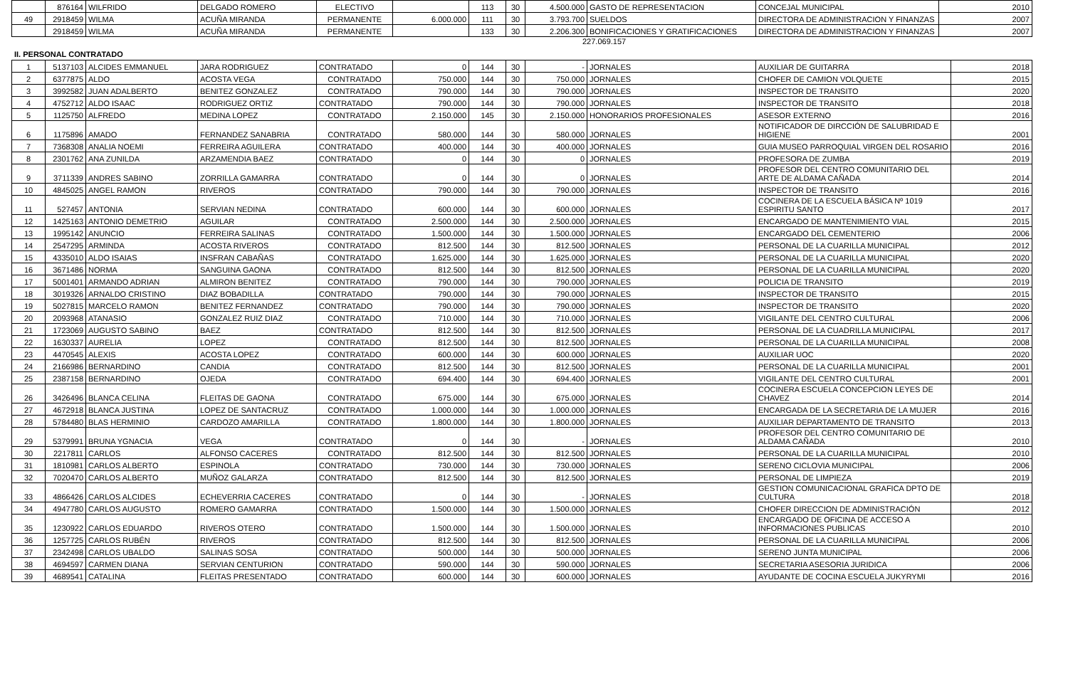| | 876164 | WILFRIDO | DELGADO ROMERO | ELECTIVO | | 113 | 30 | 4.500.000 | GASTO DE REPRESENTACION | CONCEJAL MUNICIPAL | 2010 |
| 49 | 2918459 | WILMA | ACUÑA MIRANDA | PERMANENTE | 6.000.000 | 111 | 30 | 3.793.700 | SUELDOS | DIRECTORA DE ADMINISTRACION Y FINANZAS | 2007 |
| | 2918459 | WILMA | ACUÑA MIRANDA | PERMANENTE | | 133 | 30 | 2.206.300 | BONIFICACIONES Y GRATIFICACIONES | DIRECTORA DE ADMINISTRACION Y FINANZAS | 2007 |
227.069.157
II. PERSONAL CONTRATADO
| 1 | 5137103 | ALCIDES EMMANUEL | JARA RODRIGUEZ | CONTRATADO | 0 | 144 | 30 | - | JORNALES | AUXILIAR DE GUITARRA | 2018 |
| 2 | 6377875 | ALDO | ACOSTA VEGA | CONTRATADO | 750.000 | 144 | 30 | 750.000 | JORNALES | CHOFER DE CAMION VOLQUETE | 2015 |
| 3 | 3992582 | JUAN ADALBERTO | BENITEZ GONZALEZ | CONTRATADO | 790.000 | 144 | 30 | 790.000 | JORNALES | INSPECTOR DE TRANSITO | 2020 |
| 4 | 4752712 | ALDO ISAAC | RODRIGUEZ ORTIZ | CONTRATADO | 790.000 | 144 | 30 | 790.000 | JORNALES | INSPECTOR DE TRANSITO | 2018 |
| 5 | 1125750 | ALFREDO | MEDINA LOPEZ | CONTRATADO | 2.150.000 | 145 | 30 | 2.150.000 | HONORARIOS PROFESIONALES | ASESOR EXTERNO | 2016 |
| 6 | 1175896 | AMADO | FERNANDEZ SANABRIA | CONTRATADO | 580.000 | 144 | 30 | 580.000 | JORNALES | NOTIFICADOR DE DIRCCIÓN DE SALUBRIDAD E HIGIENE | 2001 |
| 7 | 7368308 | ANALIA NOEMI | FERREIRA AGUILERA | CONTRATADO | 400.000 | 144 | 30 | 400.000 | JORNALES | GUIA MUSEO PARROQUIAL VIRGEN DEL ROSARIO | 2016 |
| 8 | 2301762 | ANA ZUNILDA | ARZAMENDIA BAEZ | CONTRATADO | 0 | 144 | 30 | 0 | JORNALES | PROFESORA DE ZUMBA | 2019 |
| 9 | 3711339 | ANDRES SABINO | ZORRILLA GAMARRA | CONTRATADO | 0 | 144 | 30 | 0 | JORNALES | PROFESOR DEL CENTRO COMUNITARIO DEL ARTE DE ALDAMA CAÑADA | 2014 |
| 10 | 4845025 | ANGEL RAMON | RIVEROS | CONTRATADO | 790.000 | 144 | 30 | 790.000 | JORNALES | INSPECTOR DE TRANSITO | 2016 |
| 11 | 527457 | ANTONIA | SERVIAN NEDINA | CONTRATADO | 600.000 | 144 | 30 | 600.000 | JORNALES | COCINERA DE LA ESCUELA BÁSICA Nº 1019 ESPIRITU SANTO | 2017 |
| 12 | 1425163 | ANTONIO DEMETRIO | AGUILAR | CONTRATADO | 2.500.000 | 144 | 30 | 2.500.000 | JORNALES | ENCARGADO DE MANTENIMIENTO VIAL | 2015 |
| 13 | 1995142 | ANUNCIO | FERREIRA SALINAS | CONTRATADO | 1.500.000 | 144 | 30 | 1.500.000 | JORNALES | ENCARGADO DEL CEMENTERIO | 2006 |
| 14 | 2547295 | ARMINDA | ACOSTA RIVEROS | CONTRATADO | 812.500 | 144 | 30 | 812.500 | JORNALES | PERSONAL DE LA CUARILLA MUNICIPAL | 2012 |
| 15 | 4335010 | ALDO ISAIAS | INSFRAN CABAÑAS | CONTRATADO | 1.625.000 | 144 | 30 | 1.625.000 | JORNALES | PERSONAL DE LA CUARILLA MUNICIPAL | 2020 |
| 16 | 3671486 | NORMA | SANGUINA GAONA | CONTRATADO | 812.500 | 144 | 30 | 812.500 | JORNALES | PERSONAL DE LA CUARILLA MUNICIPAL | 2020 |
| 17 | 5001401 | ARMANDO ADRIAN | ALMIRON BENITEZ | CONTRATADO | 790.000 | 144 | 30 | 790.000 | JORNALES | POLICIA DE TRANSITO | 2019 |
| 18 | 3019326 | ARNALDO CRISTINO | DIAZ BOBADILLA | CONTRATADO | 790.000 | 144 | 30 | 790.000 | JORNALES | INSPECTOR DE TRANSITO | 2015 |
| 19 | 5027815 | MARCELO RAMON | BENITEZ FERNANDEZ | CONTRATADO | 790.000 | 144 | 30 | 790.000 | JORNALES | INSPECTOR DE TRANSITO | 2020 |
| 20 | 2093968 | ATANASIO | GONZALEZ RUIZ DIAZ | CONTRATADO | 710.000 | 144 | 30 | 710.000 | JORNALES | VIGILANTE DEL CENTRO CULTURAL | 2006 |
| 21 | 1723069 | AUGUSTO SABINO | BAEZ | CONTRATADO | 812.500 | 144 | 30 | 812.500 | JORNALES | PERSONAL DE LA CUADRILLA MUNICIPAL | 2017 |
| 22 | 1630337 | AURELIA | LOPEZ | CONTRATADO | 812.500 | 144 | 30 | 812.500 | JORNALES | PERSONAL DE LA CUARILLA MUNICIPAL | 2008 |
| 23 | 4470545 | ALEXIS | ACOSTA LOPEZ | CONTRATADO | 600.000 | 144 | 30 | 600.000 | JORNALES | AUXILIAR UOC | 2020 |
| 24 | 2166986 | BERNARDINO | CANDIA | CONTRATADO | 812.500 | 144 | 30 | 812.500 | JORNALES | PERSONAL DE LA CUARILLA MUNICIPAL | 2001 |
| 25 | 2387158 | BERNARDINO | OJEDA | CONTRATADO | 694.400 | 144 | 30 | 694.400 | JORNALES | VIGILANTE DEL CENTRO CULTURAL | 2001 |
| 26 | 3426496 | BLANCA CELINA | FLEITAS DE GAONA | CONTRATADO | 675.000 | 144 | 30 | 675.000 | JORNALES | COCINERA ESCUELA CONCEPCION LEYES DE CHAVEZ | 2014 |
| 27 | 4672918 | BLANCA JUSTINA | LOPEZ DE SANTACRUZ | CONTRATADO | 1.000.000 | 144 | 30 | 1.000.000 | JORNALES | ENCARGADA DE LA SECRETARIA DE LA MUJER | 2016 |
| 28 | 5784480 | BLAS HERMINIO | CARDOZO AMARILLA | CONTRATADO | 1.800.000 | 144 | 30 | 1.800.000 | JORNALES | AUXILIAR DEPARTAMENTO DE TRANSITO | 2013 |
| 29 | 5379991 | BRUNA YGNACIA | VEGA | CONTRATADO | 0 | 144 | 30 | - | JORNALES | PROFESOR DEL CENTRO COMUNITARIO DE ALDAMA CAÑADA | 2010 |
| 30 | 2217811 | CARLOS | ALFONSO CACERES | CONTRATADO | 812.500 | 144 | 30 | 812.500 | JORNALES | PERSONAL DE LA CUARILLA MUNICIPAL | 2010 |
| 31 | 1810981 | CARLOS ALBERTO | ESPINOLA | CONTRATADO | 730.000 | 144 | 30 | 730.000 | JORNALES | SERENO CICLOVIA MUNICIPAL | 2006 |
| 32 | 7020470 | CARLOS ALBERTO | MUÑOZ GALARZA | CONTRATADO | 812.500 | 144 | 30 | 812.500 | JORNALES | PERSONAL DE LIMPIEZA | 2019 |
| 33 | 4866426 | CARLOS ALCIDES | ECHEVERRIA CACERES | CONTRATADO | 0 | 144 | 30 | - | JORNALES | GESTION COMUNICACIONAL GRAFICA DPTO DE CULTURA | 2018 |
| 34 | 4947780 | CARLOS AUGUSTO | ROMERO GAMARRA | CONTRATADO | 1.500.000 | 144 | 30 | 1.500.000 | JORNALES | CHOFER DIRECCION DE ADMINISTRACIÓN | 2012 |
| 35 | 1230922 | CARLOS EDUARDO | RIVEROS OTERO | CONTRATADO | 1.500.000 | 144 | 30 | 1.500.000 | JORNALES | ENCARGADO DE OFICINA DE ACCESO A INFORMACIONES PUBLICAS | 2010 |
| 36 | 1257725 | CARLOS RUBÉN | RIVEROS | CONTRATADO | 812.500 | 144 | 30 | 812.500 | JORNALES | PERSONAL DE LA CUARILLA MUNICIPAL | 2006 |
| 37 | 2342498 | CARLOS UBALDO | SALINAS SOSA | CONTRATADO | 500.000 | 144 | 30 | 500.000 | JORNALES | SERENO JUNTA MUNICIPAL | 2006 |
| 38 | 4694597 | CARMEN DIANA | SERVIAN CENTURION | CONTRATADO | 590.000 | 144 | 30 | 590.000 | JORNALES | SECRETARIA ASESORIA JURIDICA | 2006 |
| 39 | 4689541 | CATALINA | FLEITAS PRESENTADO | CONTRATADO | 600.000 | 144 | 30 | 600.000 | JORNALES | AYUDANTE DE COCINA ESCUELA JUKYRYMI | 2016 |